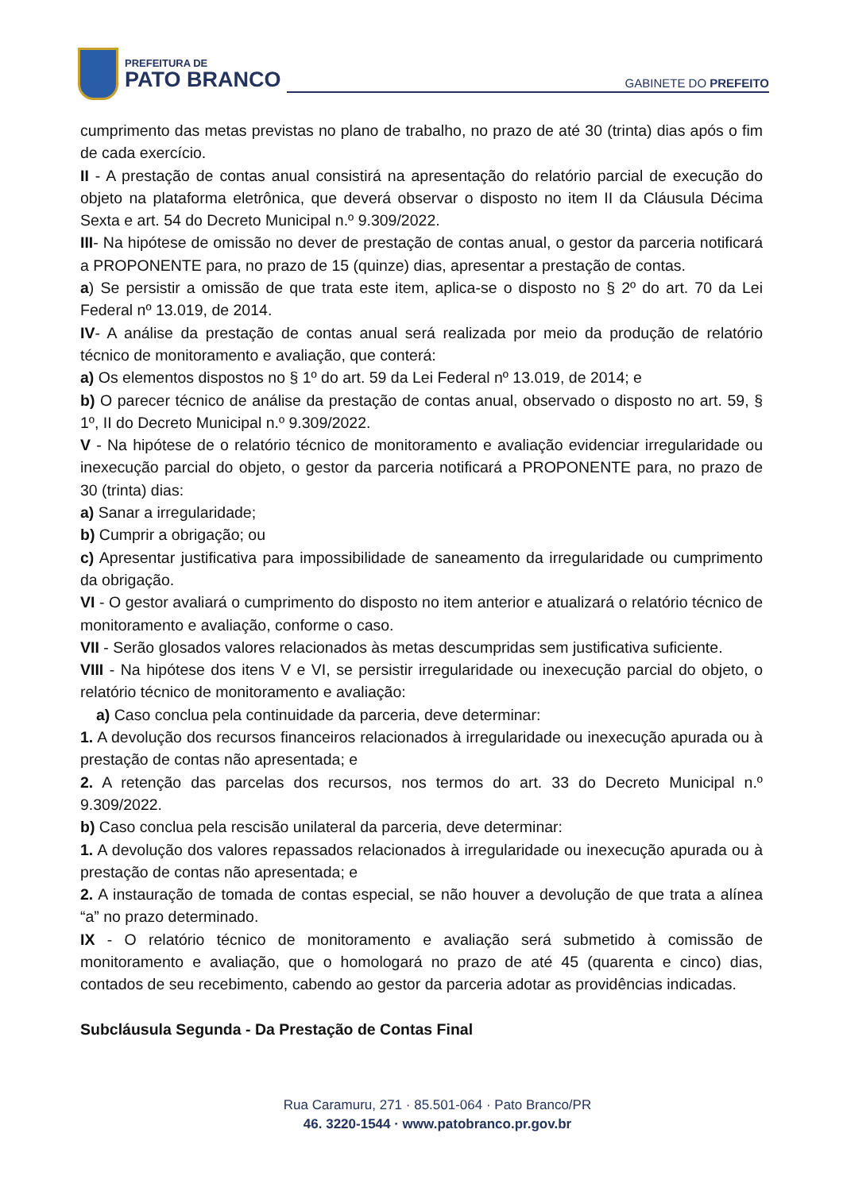PREFEITURA DE
PATO BRANCO
GABINETE DO PREFEITO
cumprimento das metas previstas no plano de trabalho, no prazo de até 30 (trinta) dias após o fim de cada exercício.
II - A prestação de contas anual consistirá na apresentação do relatório parcial de execução do objeto na plataforma eletrônica, que deverá observar o disposto no item II da Cláusula Décima Sexta e art. 54 do Decreto Municipal n.º 9.309/2022.
III- Na hipótese de omissão no dever de prestação de contas anual, o gestor da parceria notificará a PROPONENTE para, no prazo de 15 (quinze) dias, apresentar a prestação de contas.
a) Se persistir a omissão de que trata este item, aplica-se o disposto no § 2º do art. 70 da Lei Federal nº 13.019, de 2014.
IV- A análise da prestação de contas anual será realizada por meio da produção de relatório técnico de monitoramento e avaliação, que conterá:
a) Os elementos dispostos no § 1º do art. 59 da Lei Federal nº 13.019, de 2014; e
b) O parecer técnico de análise da prestação de contas anual, observado o disposto no art. 59, § 1º, II do Decreto Municipal n.º 9.309/2022.
V - Na hipótese de o relatório técnico de monitoramento e avaliação evidenciar irregularidade ou inexecução parcial do objeto, o gestor da parceria notificará a PROPONENTE para, no prazo de 30 (trinta) dias:
a) Sanar a irregularidade;
b) Cumprir a obrigação; ou
c) Apresentar justificativa para impossibilidade de saneamento da irregularidade ou cumprimento da obrigação.
VI - O gestor avaliará o cumprimento do disposto no item anterior e atualizará o relatório técnico de monitoramento e avaliação, conforme o caso.
VII - Serão glosados valores relacionados às metas descumpridas sem justificativa suficiente.
VIII - Na hipótese dos itens V e VI, se persistir irregularidade ou inexecução parcial do objeto, o relatório técnico de monitoramento e avaliação:
a) Caso conclua pela continuidade da parceria, deve determinar:
1. A devolução dos recursos financeiros relacionados à irregularidade ou inexecução apurada ou à prestação de contas não apresentada; e
2. A retenção das parcelas dos recursos, nos termos do art. 33 do Decreto Municipal n.º 9.309/2022.
b) Caso conclua pela rescisão unilateral da parceria, deve determinar:
1. A devolução dos valores repassados relacionados à irregularidade ou inexecução apurada ou à prestação de contas não apresentada; e
2. A instauração de tomada de contas especial, se não houver a devolução de que trata a alínea “a” no prazo determinado.
IX - O relatório técnico de monitoramento e avaliação será submetido à comissão de monitoramento e avaliação, que o homologará no prazo de até 45 (quarenta e cinco) dias, contados de seu recebimento, cabendo ao gestor da parceria adotar as providências indicadas.
Subcláusula Segunda - Da Prestação de Contas Final
Rua Caramuru, 271 · 85.501-064 · Pato Branco/PR
46. 3220-1544 · www.patobranco.pr.gov.br